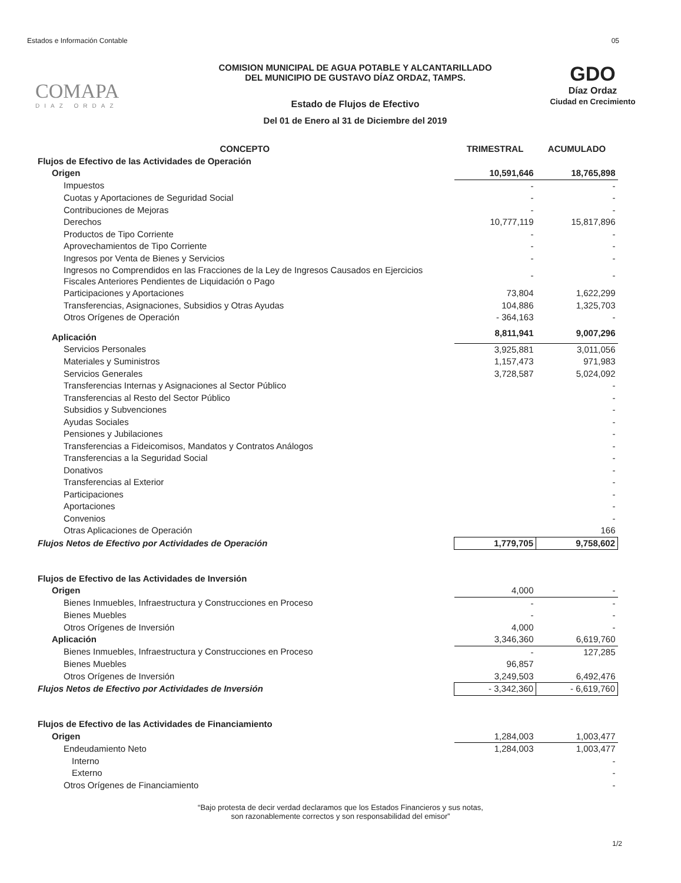Estados e Información Contable 05
COMAPA
DIAZ ORDAZ
COMISION MUNICIPAL DE AGUA POTABLE Y ALCANTARILLADO
DEL MUNICIPIO DE GUSTAVO DÍAZ ORDAZ, TAMPS.
Estado de Flujos de Efectivo
Del 01 de Enero al 31 de Diciembre del 2019
GDO
Díaz Ordaz
Ciudad en Crecimiento
| CONCEPTO | TRIMESTRAL | ACUMULADO |
| --- | --- | --- |
| Flujos de Efectivo de las Actividades de Operación | | |
| Origen | 10,591,646 | 18,765,898 |
| Impuestos | - | - |
| Cuotas y Aportaciones de Seguridad Social | - | - |
| Contribuciones de Mejoras | - | - |
| Derechos | 10,777,119 | 15,817,896 |
| Productos de Tipo Corriente | - | - |
| Aprovechamientos de Tipo Corriente | - | - |
| Ingresos por Venta de Bienes y Servicios | - | - |
| Ingresos no Comprendidos en las Fracciones de la Ley de Ingresos Causados en Ejercicios Fiscales Anteriores Pendientes de Liquidación o Pago | - | - |
| Participaciones y Aportaciones | 73,804 | 1,622,299 |
| Transferencias, Asignaciones, Subsidios y Otras Ayudas | 104,886 | 1,325,703 |
| Otros Orígenes de Operación | - 364,163 | - |
| Aplicación | 8,811,941 | 9,007,296 |
| Servicios Personales | 3,925,881 | 3,011,056 |
| Materiales y Suministros | 1,157,473 | 971,983 |
| Servicios Generales | 3,728,587 | 5,024,092 |
| Transferencias Internas y Asignaciones al Sector Público | | - |
| Transferencias al Resto del Sector Público | | - |
| Subsidios y Subvenciones | | - |
| Ayudas Sociales | | - |
| Pensiones y Jubilaciones | | - |
| Transferencias a Fideicomisos, Mandatos y Contratos Análogos | | - |
| Transferencias a la Seguridad Social | | - |
| Donativos | | - |
| Transferencias al Exterior | | - |
| Participaciones | | - |
| Aportaciones | | - |
| Convenios | | - |
| Otras Aplicaciones de Operación | | 166 |
| Flujos Netos de Efectivo por Actividades de Operación | 1,779,705 | 9,758,602 |
| Flujos de Efectivo de las Actividades de Inversión | | |
| Origen | 4,000 | - |
| Bienes Inmuebles, Infraestructura y Construcciones en Proceso | - | - |
| Bienes Muebles | - | - |
| Otros Orígenes de Inversión | 4,000 | - |
| Aplicación | 3,346,360 | 6,619,760 |
| Bienes Inmuebles, Infraestructura y Construcciones en Proceso | - | 127,285 |
| Bienes Muebles | 96,857 | |
| Otros Orígenes de Inversión | 3,249,503 | 6,492,476 |
| Flujos Netos de Efectivo por Actividades de Inversión | - 3,342,360 | - 6,619,760 |
| Flujos de Efectivo de las Actividades de Financiamiento | | |
| Origen | 1,284,003 | 1,003,477 |
| Endeudamiento Neto | 1,284,003 | 1,003,477 |
| Interno | | - |
| Externo | | - |
| Otros Orígenes de Financiamiento | | - |
“Bajo protesta de decir verdad declaramos que los Estados Financieros y sus notas,
son razonablemente correctos y son responsabilidad del emisor”
1/2